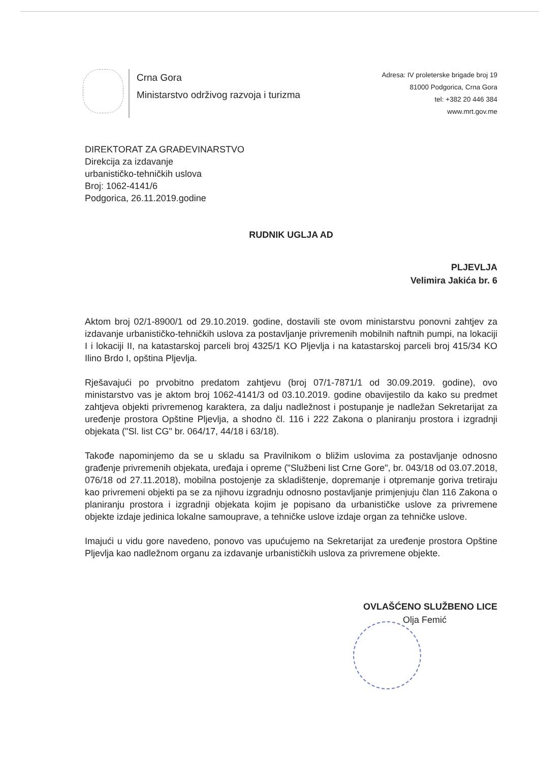Crna Gora
Ministarstvo održivog razvoja i turizma
Adresa: IV proleterske brigade broj 19
81000 Podgorica, Crna Gora
tel: +382 20 446 384
www.mrt.gov.me
DIREKTORAT ZA GRAĐEVINARSTVO
Direkcija za izdavanje
urbanističko-tehničkih uslova
Broj: 1062-4141/6
Podgorica, 26.11.2019.godine
RUDNIK UGLJA AD
PLJEVLJA
Velimira Jakića br. 6
Aktom broj 02/1-8900/1 od 29.10.2019. godine, dostavili ste ovom ministarstvu ponovni zahtjev za izdavanje urbanističko-tehničkih uslova za postavljanje privremenih mobilnih naftnih pumpi, na lokaciji I i lokaciji II, na katastarskoj parceli broj 4325/1 KO Pljevlja i na katastarskoj parceli broj 415/34 KO Ilino Brdo I, opština Pljevlja.
Rješavajući po prvobitno predatom zahtjevu (broj 07/1-7871/1 od 30.09.2019. godine), ovo ministarstvo vas je aktom broj 1062-4141/3 od 03.10.2019. godine obavijestilo da kako su predmet zahtjeva objekti privremenog karaktera, za dalju nadležnost i postupanje je nadležan Sekretarijat za uređenje prostora Opštine Pljevlja, a shodno čl. 116 i 222 Zakona o planiranju prostora i izgradnji objekata ("Sl. list CG" br. 064/17, 44/18 i 63/18).
Takođe napominjemo da se u skladu sa Pravilnikom o bližim uslovima za postavljanje odnosno građenje privremenih objekata, uređaja i opreme ("Službeni list Crne Gore", br. 043/18 od 03.07.2018, 076/18 od 27.11.2018), mobilna postojenje za skladištenje, dopremanje i otpremanje goriva tretiraju kao privremeni objekti pa se za njihovu izgradnju odnosno postavljanje primjenjuju član 116 Zakona o planiranju prostora i izgradnji objekata kojim je popisano da urbanističke uslove za privremene objekte izdaje jedinica lokalne samouprave, a tehničke uslove izdaje organ za tehničke uslove.
Imajući u vidu gore navedeno, ponovo vas upućujemo na Sekretarijat za uređenje prostora Opštine Pljevlja kao nadležnom organu za izdavanje urbanističkih uslova za privremene objekte.
OVLAŠĆENO SLUŽBENO LICE
Olja Femić